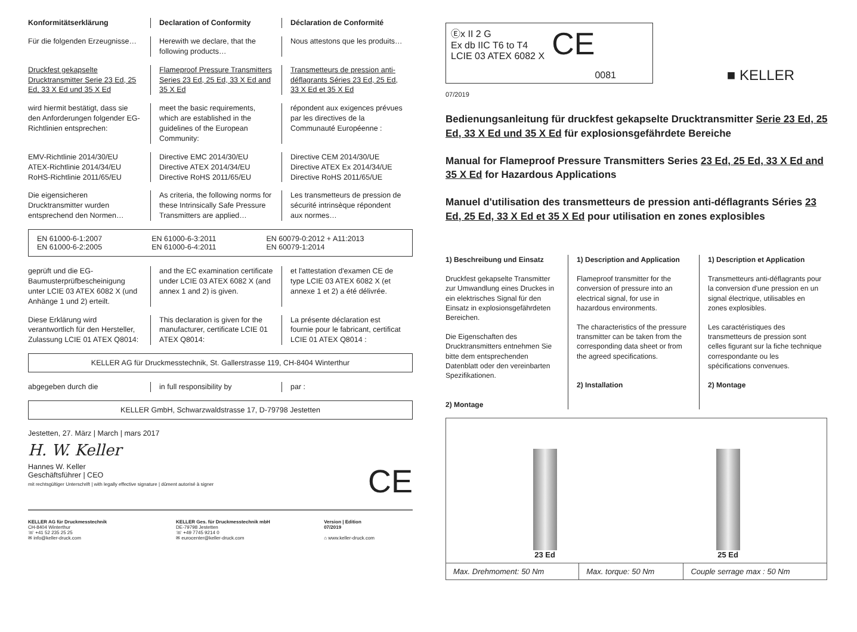Konformitätserklärung Declaration of Conformity Déclaration de Conformité
Für die folgenden Erzeugnisse… Herewith we declare, that the following products…
Nous attestons que les produits…
Druckfest gekapselte Drucktransmitter Serie 23 Ed, 25 Ed, 33 X Ed und 35 X Ed
Flameproof Pressure Transmitters Series 23 Ed, 25 Ed, 33 X Ed and 35 X Ed
Transmetteurs de pression anti-déflagrants Séries 23 Ed, 25 Ed, 33 X Ed et 35 X Ed
wird hiermit bestätigt, dass sie den Anforderungen folgender EG-Richtlinien entsprechen:
meet the basic requirements, which are established in the guidelines of the European Community:
répondent aux exigences prévues par les directives de la Communauté Européenne :
EMV-Richtlinie 2014/30/EU
ATEX-Richtlinie 2014/34/EU
RoHS-Richtlinie 2011/65/EU
Directive EMC 2014/30/EU
Directive ATEX 2014/34/EU
Directive RoHS 2011/65/EU
Directive CEM 2014/30/UE
Directive ATEX Ex 2014/34/UE
Directive RoHS 2011/65/UE
Die eigensicheren Drucktransmitter wurden entsprechend den Normen…
As criteria, the following norms for these Intrinsically Safe Pressure Transmitters are applied…
Les transmetteurs de pression de sécurité intrinsèque répondent aux normes…
EN 61000-6-1:2007
EN 61000-6-2:2005
EN 61000-6-3:2011
EN 61000-6-4:2011
EN 60079-0:2012 + A11:2013
EN 60079-1:2014
geprüft und die EG-Baumusterprüfbescheinigung unter LCIE 03 ATEX 6082 X (und Anhänge 1 und 2) erteilt.
and the EC examination certificate under LCIE 03 ATEX 6082 X (and annex 1 and 2) is given.
et l'attestation d'examen CE de type LCIE 03 ATEX 6082 X (et annexe 1 et 2) a été délivrée.
Diese Erklärung wird verantwortlich für den Hersteller, Zulassung LCIE 01 ATEX Q8014:
This declaration is given for the manufacturer, certificate LCIE 01 ATEX Q8014:
La présente déclaration est fournie pour le fabricant, certificat LCIE 01 ATEX Q8014 :
KELLER AG für Druckmesstechnik, St. Gallerstrasse 119, CH-8404 Winterthur
abgegeben durch die in full responsibility by par :
KELLER GmbH, Schwarzwaldstrasse 17, D-79798 Jestetten
Jestetten, 27. März | March | mars 2017
H. W. Keller
Hannes W. Keller
Geschäftsführer | CEO
mit rechtsgültiger Unterschrift | with legally effective signature | dûment autorisé à signer
CE
KELLER AG für Druckmesstechnik
CH-8404 Winterthur
☏ +41 52 235 25 25
✉ info@keller-druck.com
KELLER Ges. für Druckmesstechnik mbH
DE-79798 Jestetten
☏ +49 7745 9214 0
✉ eurocenter@keller-druck.com
Version | Edition
07/2019
⌂ www.keller-druck.com
Ⓔx II 2 G
Ex db IIC T6 to T4
LCIE 03 ATEX 6082 X
CE
0081
■ KELLER
07/2019
Bedienungsanleitung für druckfest gekapselte Drucktransmitter Serie 23 Ed, 25 Ed, 33 X Ed und 35 X Ed für explosionsgefährdete Bereiche
Manual for Flameproof Pressure Transmitters Series 23 Ed, 25 Ed, 33 X Ed and 35 X Ed for Hazardous Applications
Manuel d'utilisation des transmetteurs de pression anti-déflagrants Séries 23 Ed, 25 Ed, 33 X Ed et 35 X Ed pour utilisation en zones explosibles
1) Beschreibung und Einsatz
Druckfest gekapselte Transmitter zur Umwandlung eines Druckes in ein elektrisches Signal für den Einsatz in explosionsgefährdeten Bereichen.
Die Eigenschaften des Drucktransmitters entnehmen Sie bitte dem entsprechenden Datenblatt oder den vereinbarten Spezifikationen.
2) Montage
1) Description and Application
Flameproof transmitter for the conversion of pressure into an electrical signal, for use in hazardous environments.
The characteristics of the pressure transmitter can be taken from the corresponding data sheet or from the agreed specifications.
2) Installation
1) Description et Application
Transmetteurs anti-déflagrants pour la conversion d'une pression en un signal électrique, utilisables en zones explosibles.
Les caractéristiques des transmetteurs de pression sont celles figurant sur la fiche technique correspondante ou les spécifications convenues.
2) Montage
| 23 Ed 25 Ed | | |
| Max. Drehmoment: 50 Nm | Max. torque: 50 Nm | Couple serrage max : 50 Nm |